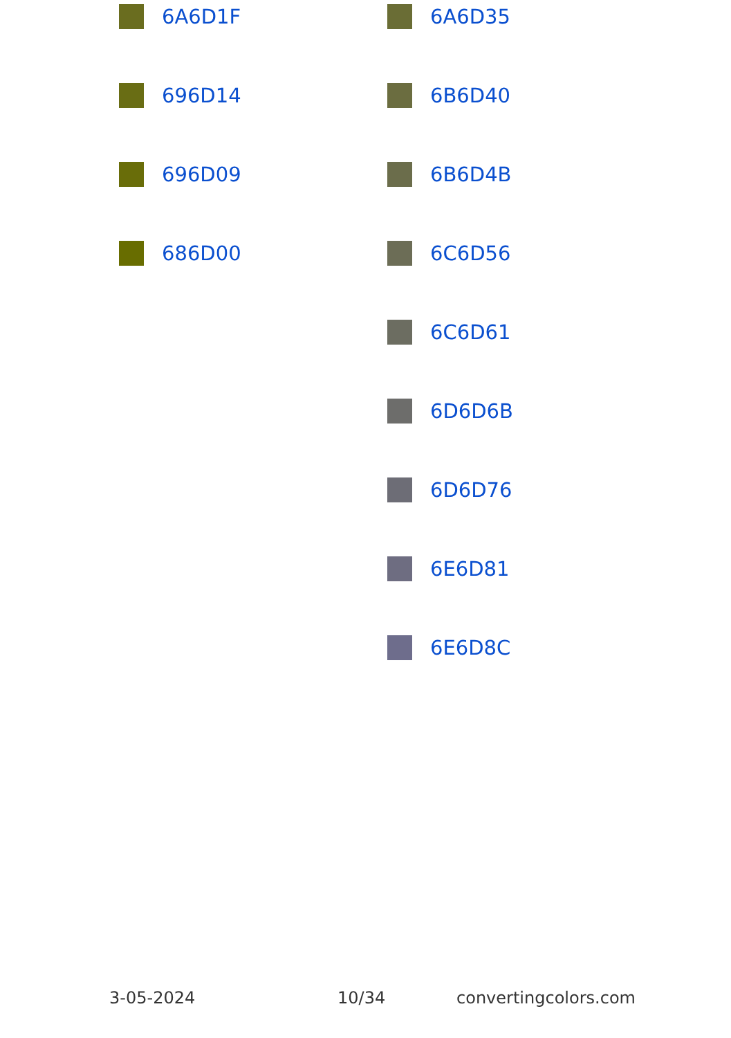6A6D1F
696D14
696D09
686D00
6A6D35
6B6D40
6B6D4B
6C6D56
6C6D61
6D6D6B
6D6D76
6E6D81
6E6D8C
3-05-2024 10/34 convertingcolors.com